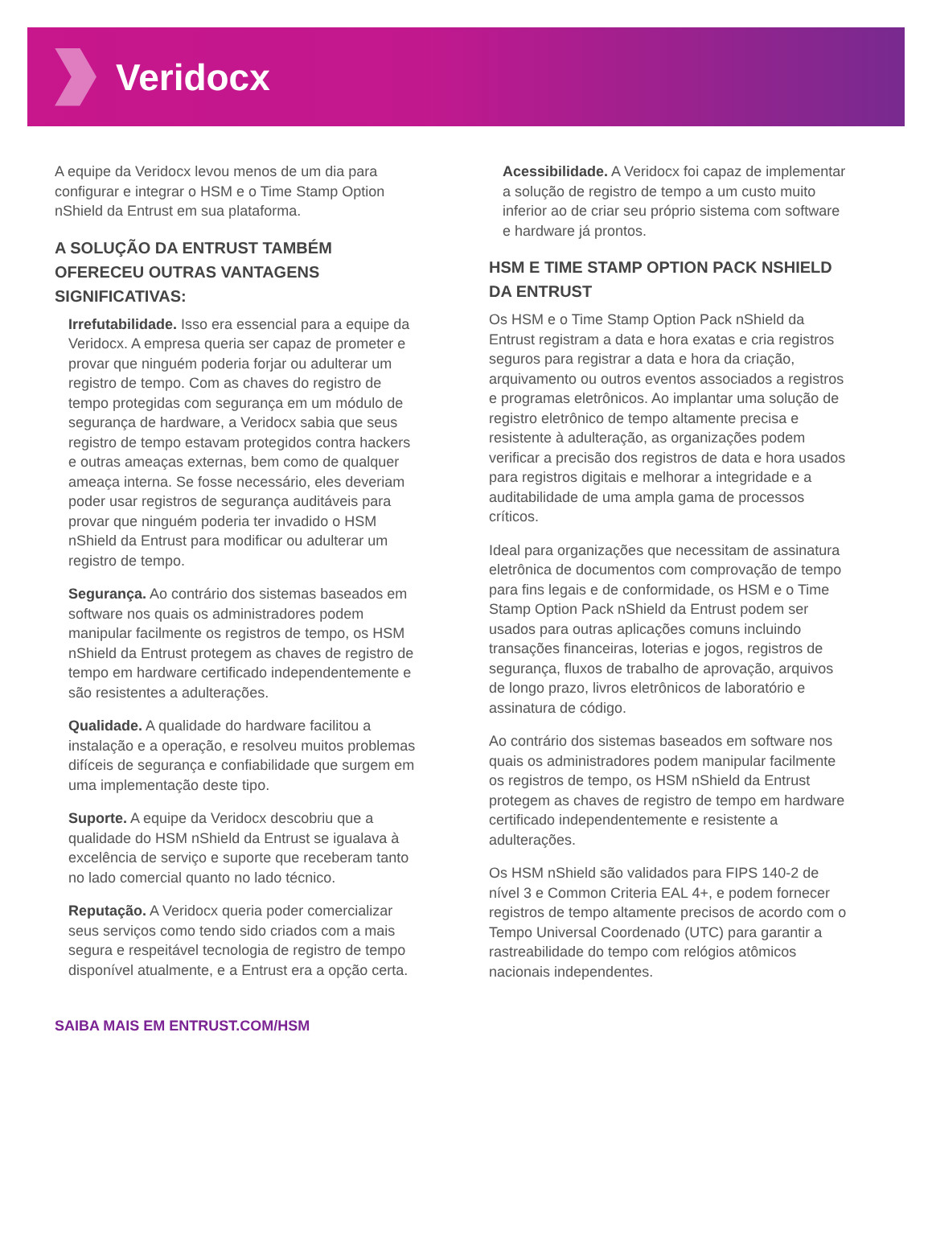Veridocx
A equipe da Veridocx levou menos de um dia para configurar e integrar o HSM e o Time Stamp Option nShield da Entrust em sua plataforma.
A SOLUÇÃO DA ENTRUST TAMBÉM OFERECEU OUTRAS VANTAGENS SIGNIFICATIVAS:
Irrefutabilidade. Isso era essencial para a equipe da Veridocx. A empresa queria ser capaz de prometer e provar que ninguém poderia forjar ou adulterar um registro de tempo. Com as chaves do registro de tempo protegidas com segurança em um módulo de segurança de hardware, a Veridocx sabia que seus registro de tempo estavam protegidos contra hackers e outras ameaças externas, bem como de qualquer ameaça interna. Se fosse necessário, eles deveriam poder usar registros de segurança auditáveis para provar que ninguém poderia ter invadido o HSM nShield da Entrust para modificar ou adulterar um registro de tempo.
Segurança. Ao contrário dos sistemas baseados em software nos quais os administradores podem manipular facilmente os registros de tempo, os HSM nShield da Entrust protegem as chaves de registro de tempo em hardware certificado independentemente e são resistentes a adulterações.
Qualidade. A qualidade do hardware facilitou a instalação e a operação, e resolveu muitos problemas difíceis de segurança e confiabilidade que surgem em uma implementação deste tipo.
Suporte. A equipe da Veridocx descobriu que a qualidade do HSM nShield da Entrust se igualava à excelência de serviço e suporte que receberam tanto no lado comercial quanto no lado técnico.
Reputação. A Veridocx queria poder comercializar seus serviços como tendo sido criados com a mais segura e respeitável tecnologia de registro de tempo disponível atualmente, e a Entrust era a opção certa.
Acessibilidade. A Veridocx foi capaz de implementar a solução de registro de tempo a um custo muito inferior ao de criar seu próprio sistema com software e hardware já prontos.
HSM E TIME STAMP OPTION PACK NSHIELD DA ENTRUST
Os HSM e o Time Stamp Option Pack nShield da Entrust registram a data e hora exatas e cria registros seguros para registrar a data e hora da criação, arquivamento ou outros eventos associados a registros e programas eletrônicos. Ao implantar uma solução de registro eletrônico de tempo altamente precisa e resistente à adulteração, as organizações podem verificar a precisão dos registros de data e hora usados para registros digitais e melhorar a integridade e a auditabilidade de uma ampla gama de processos críticos.
Ideal para organizações que necessitam de assinatura eletrônica de documentos com comprovação de tempo para fins legais e de conformidade, os HSM e o Time Stamp Option Pack nShield da Entrust podem ser usados para outras aplicações comuns incluindo transações financeiras, loterias e jogos, registros de segurança, fluxos de trabalho de aprovação, arquivos de longo prazo, livros eletrônicos de laboratório e assinatura de código.
Ao contrário dos sistemas baseados em software nos quais os administradores podem manipular facilmente os registros de tempo, os HSM nShield da Entrust protegem as chaves de registro de tempo em hardware certificado independentemente e resistente a adulterações.
Os HSM nShield são validados para FIPS 140-2 de nível 3 e Common Criteria EAL 4+, e podem fornecer registros de tempo altamente precisos de acordo com o Tempo Universal Coordenado (UTC) para garantir a rastreabilidade do tempo com relógios atômicos nacionais independentes.
SAIBA MAIS EM ENTRUST.COM/HSM